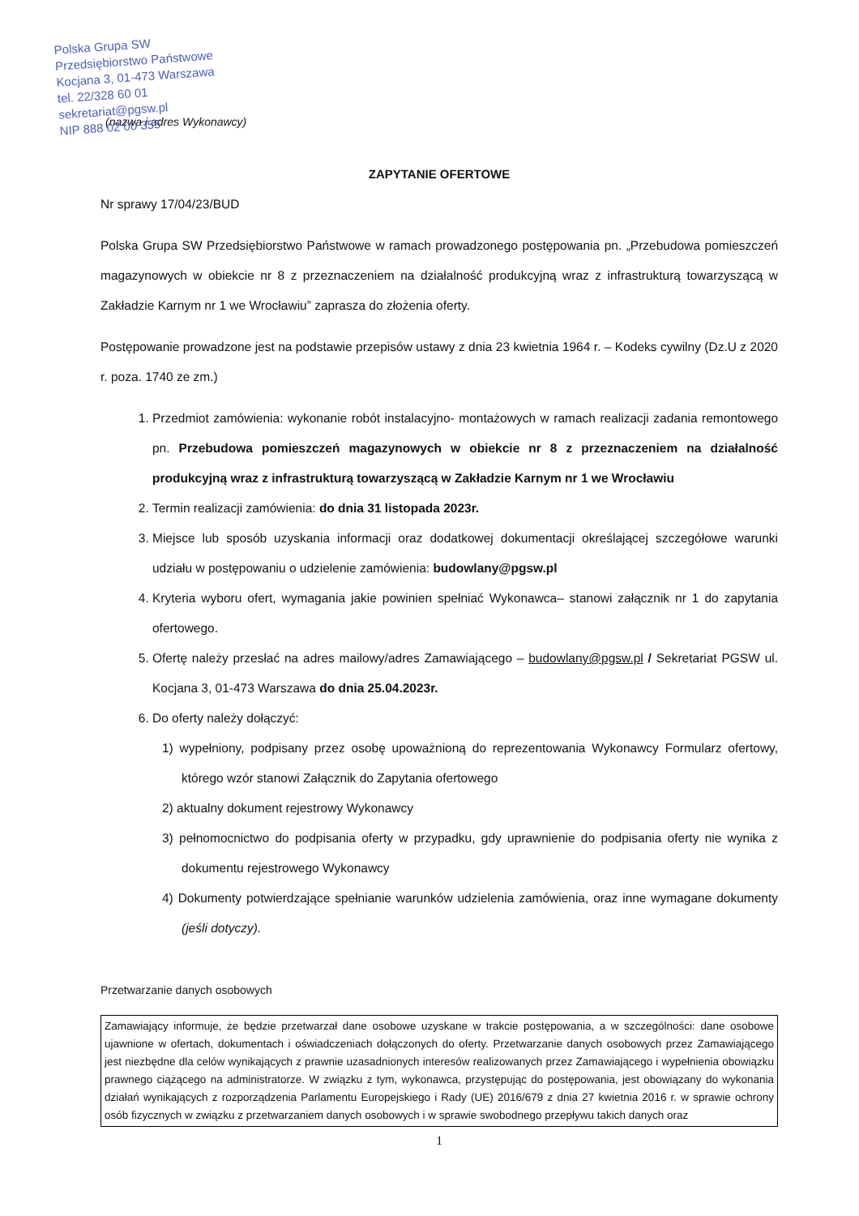Polska Grupa SW
Przedsiębiorstwo Państwowe
Kocjana 3, 01-473 Warszawa
tel. 22/328 60 01
sekretariat@pgsw.pl
NIP 888 02 00 355
(nazwa i adres Wykonawcy)
ZAPYTANIE OFERTOWE
Nr sprawy 17/04/23/BUD
Polska Grupa SW Przedsiębiorstwo Państwowe w ramach prowadzonego postępowania pn. „Przebudowa pomieszczeń magazynowych w obiekcie nr 8 z przeznaczeniem na działalność produkcyjną wraz z infrastrukturą towarzyszącą w Zakładzie Karnym nr 1 we Wrocławiu” zaprasza do złożenia oferty.
Postępowanie prowadzone jest na podstawie przepisów ustawy z dnia 23 kwietnia 1964 r. – Kodeks cywilny (Dz.U z 2020 r. poza. 1740 ze zm.)
1. Przedmiot zamówienia: wykonanie robót instalacyjno- montażowych w ramach realizacji zadania remontowego pn. Przebudowa pomieszczeń magazynowych w obiekcie nr 8 z przeznaczeniem na działalność produkcyjną wraz z infrastrukturą towarzyszącą w Zakładzie Karnym nr 1 we Wrocławiu
2. Termin realizacji zamówienia: do dnia 31 listopada 2023r.
3. Miejsce lub sposób uzyskania informacji oraz dodatkowej dokumentacji określającej szczegółowe warunki udziału w postępowaniu o udzielenie zamówienia: budowlany@pgsw.pl
4. Kryteria wyboru ofert, wymagania jakie powinien spełniać Wykonawca– stanowi załącznik nr 1 do zapytania ofertowego.
5. Ofertę należy przesłać na adres mailowy/adres Zamawiającego – budowlany@pgsw.pl / Sekretariat PGSW ul. Kocjana 3, 01-473 Warszawa do dnia 25.04.2023r.
6. Do oferty należy dołączyć:
1) wypełniony, podpisany przez osobę upoważnioną do reprezentowania Wykonawcy Formularz ofertowy, którego wzór stanowi Załącznik do Zapytania ofertowego
2) aktualny dokument rejestrowy Wykonawcy
3) pełnomocnictwo do podpisania oferty w przypadku, gdy uprawnienie do podpisania oferty nie wynika z dokumentu rejestrowego Wykonawcy
4) Dokumenty potwierdzające spełnianie warunków udzielenia zamówienia, oraz inne wymagane dokumenty (jeśli dotyczy).
Przetwarzanie danych osobowych
Zamawiający informuje, że będzie przetwarzał dane osobowe uzyskane w trakcie postępowania, a w szczególności: dane osobowe ujawnione w ofertach, dokumentach i oświadczeniach dołączonych do oferty. Przetwarzanie danych osobowych przez Zamawiającego jest niezbędne dla celów wynikających z prawnie uzasadnionych interesów realizowanych przez Zamawiającego i wypełnienia obowiązku prawnego ciążącego na administratorze. W związku z tym, wykonawca, przystępując do postępowania, jest obowiązany do wykonania działań wynikających z rozporządzenia Parlamentu Europejskiego i Rady (UE) 2016/679 z dnia 27 kwietnia 2016 r. w sprawie ochrony osób fizycznych w związku z przetwarzaniem danych osobowych i w sprawie swobodnego przepływu takich danych oraz
1